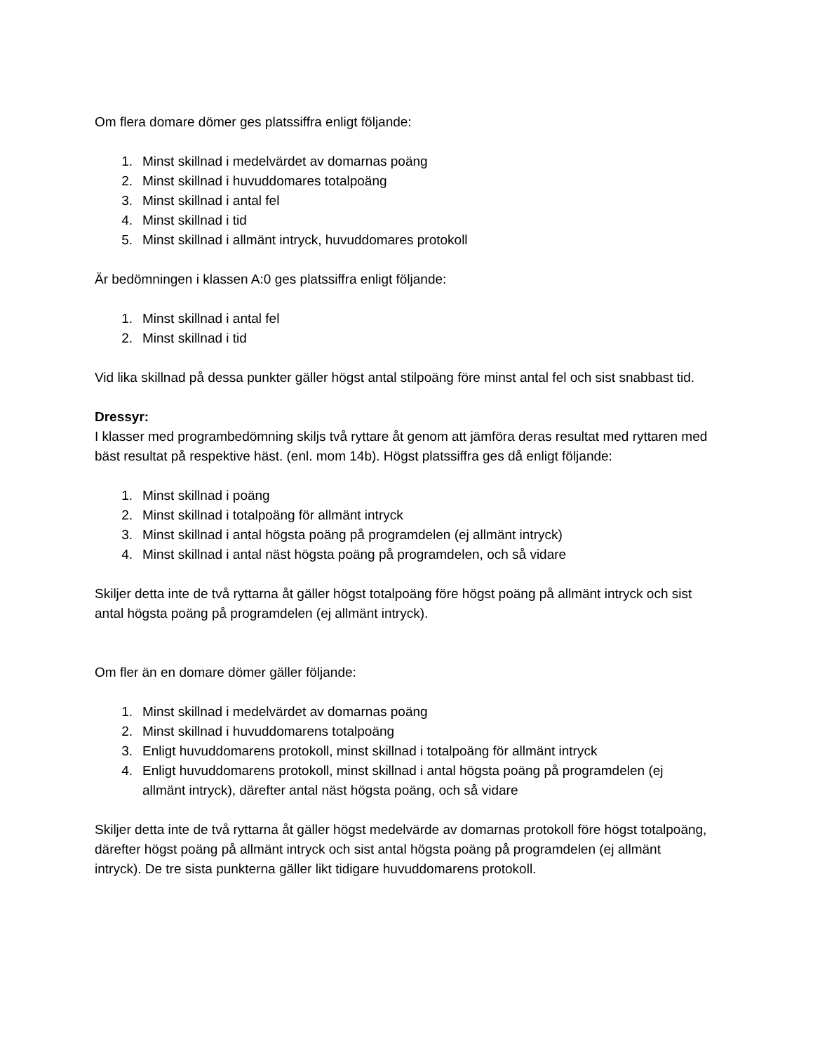Om flera domare dömer ges platssiffra enligt följande:
1. Minst skillnad i medelvärdet av domarnas poäng
2. Minst skillnad i huvuddomares totalpoäng
3. Minst skillnad i antal fel
4. Minst skillnad i tid
5. Minst skillnad i allmänt intryck, huvuddomares protokoll
Är bedömningen i klassen A:0 ges platssiffra enligt följande:
1. Minst skillnad i antal fel
2. Minst skillnad i tid
Vid lika skillnad på dessa punkter gäller högst antal stilpoäng före minst antal fel och sist snabbast tid.
Dressyr:
I klasser med programbedömning skiljs två ryttare åt genom att jämföra deras resultat med ryttaren med bäst resultat på respektive häst. (enl. mom 14b). Högst platssiffra ges då enligt följande:
1. Minst skillnad i poäng
2. Minst skillnad i totalpoäng för allmänt intryck
3. Minst skillnad i antal högsta poäng på programdelen (ej allmänt intryck)
4. Minst skillnad i antal näst högsta poäng på programdelen, och så vidare
Skiljer detta inte de två ryttarna åt gäller högst totalpoäng före högst poäng på allmänt intryck och sist antal högsta poäng på programdelen (ej allmänt intryck).
Om fler än en domare dömer gäller följande:
1. Minst skillnad i medelvärdet av domarnas poäng
2. Minst skillnad i huvuddomarens totalpoäng
3. Enligt huvuddomarens protokoll, minst skillnad i totalpoäng för allmänt intryck
4. Enligt huvuddomarens protokoll, minst skillnad i antal högsta poäng på programdelen (ej allmänt intryck), därefter antal näst högsta poäng, och så vidare
Skiljer detta inte de två ryttarna åt gäller högst medelvärde av domarnas protokoll före högst totalpoäng, därefter högst poäng på allmänt intryck och sist antal högsta poäng på programdelen (ej allmänt intryck). De tre sista punkterna gäller likt tidigare huvuddomarens protokoll.